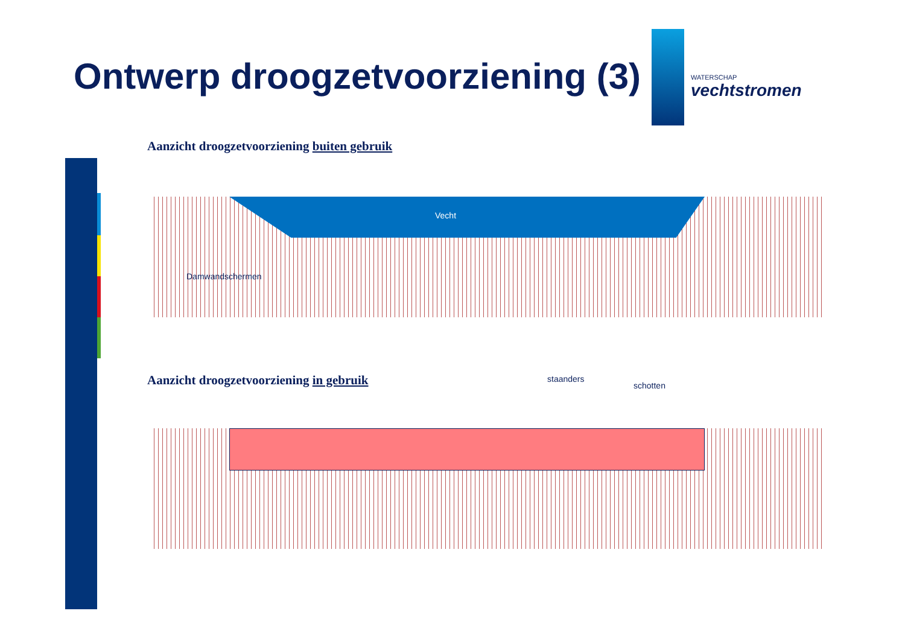Ontwerp droogzetvoorziening (3)
WATERSCHAP
vechtstromen
Aanzicht droogzetvoorziening buiten gebruik
Vecht
Damwandschermen
Aanzicht droogzetvoorziening in gebruik
staanders
schotten